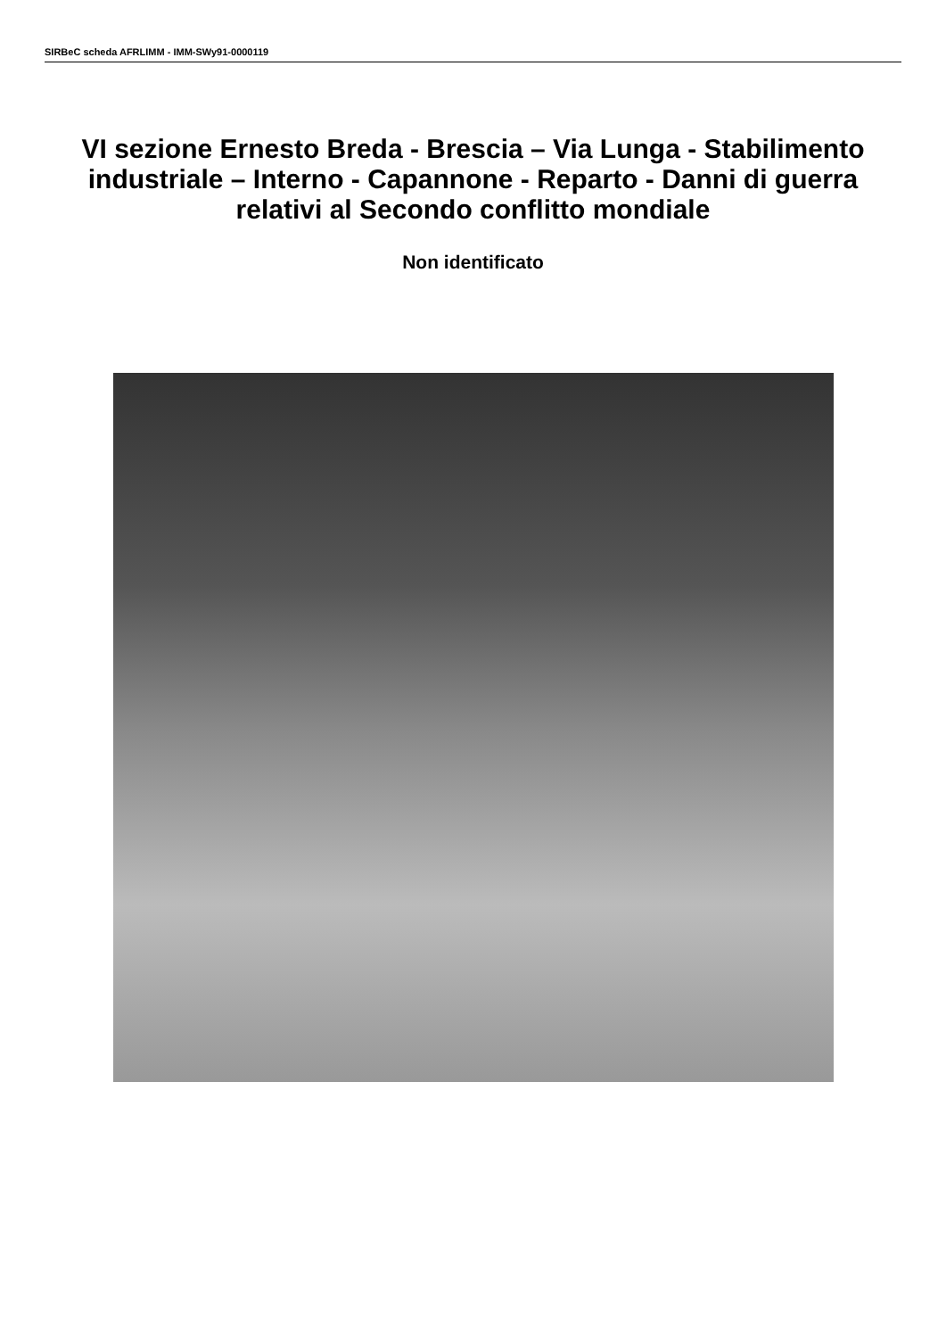SIRBeC scheda AFRLIMM - IMM-SWy91-0000119
VI sezione Ernesto Breda - Brescia – Via Lunga - Stabilimento industriale – Interno - Capannone - Reparto - Danni di guerra relativi al Secondo conflitto mondiale
Non identificato